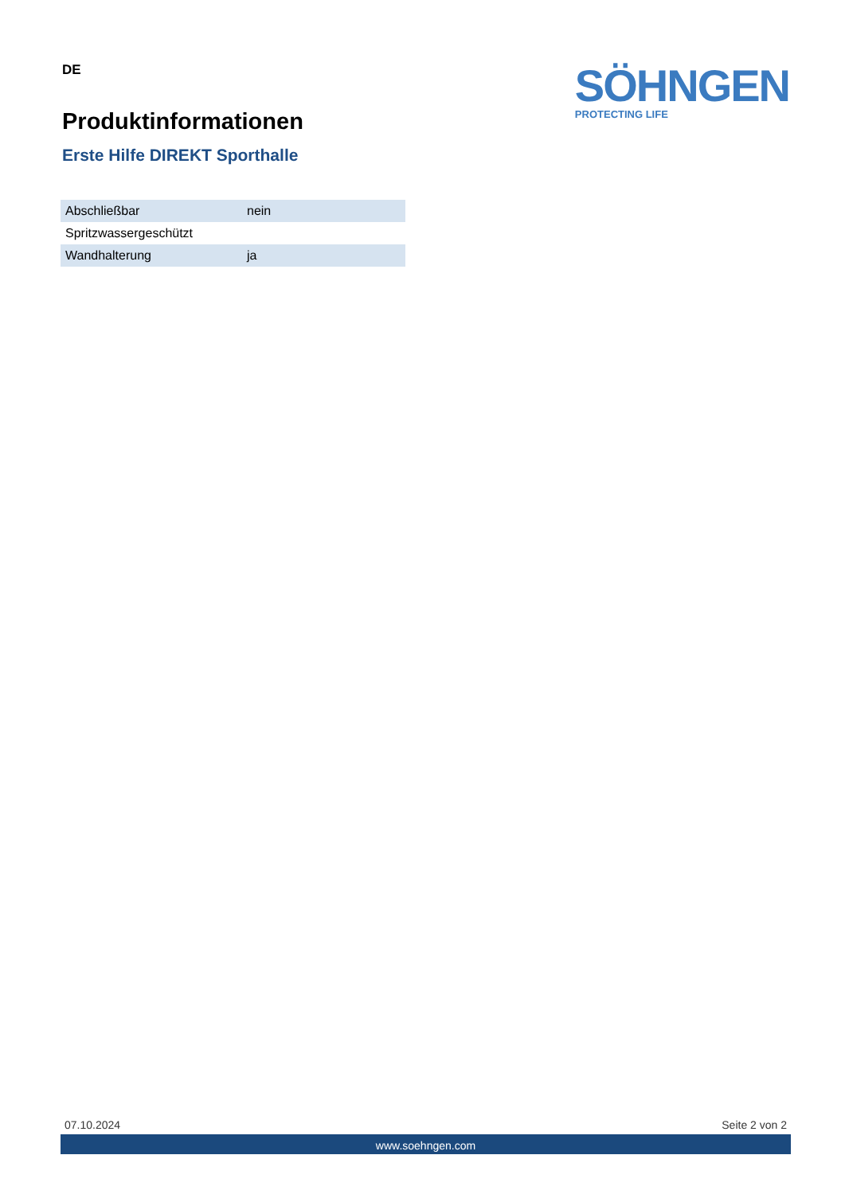DE
Produktinformationen
Erste Hilfe DIREKT Sporthalle
SÖHNGEN
PROTECTING LIFE
| Abschließbar | nein |
| Spritzwassergeschützt | |
| Wandhalterung | ja |
07.10.2024 Seite 2 von 2
www.soehngen.com